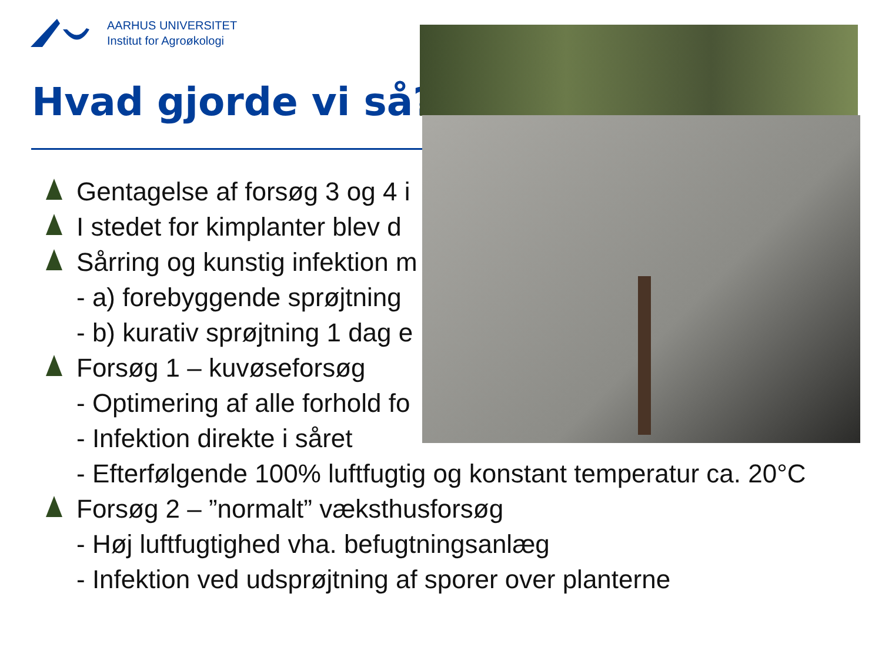AARHUS UNIVERSITET
Institut for Agroøkologi
Hvad gjorde vi så?
Gentagelse af forsøg 3 og 4 i
I stedet for kimplanter blev d
Sårring og kunstig infektion m
- a) forebyggende sprøjtning
- b) kurativ sprøjtning 1 dag e
Forsøg 1 – kuvøseforsøg
- Optimering af alle forhold fo
- Infektion direkte i såret
- Efterfølgende 100% luftfugtig og konstant temperatur ca. 20°C
Forsøg 2 – ”normalt” væksthusforsøg
- Høj luftfugtighed vha. befugtningsanlæg
- Infektion ved udsprøjtning af sporer over planterne